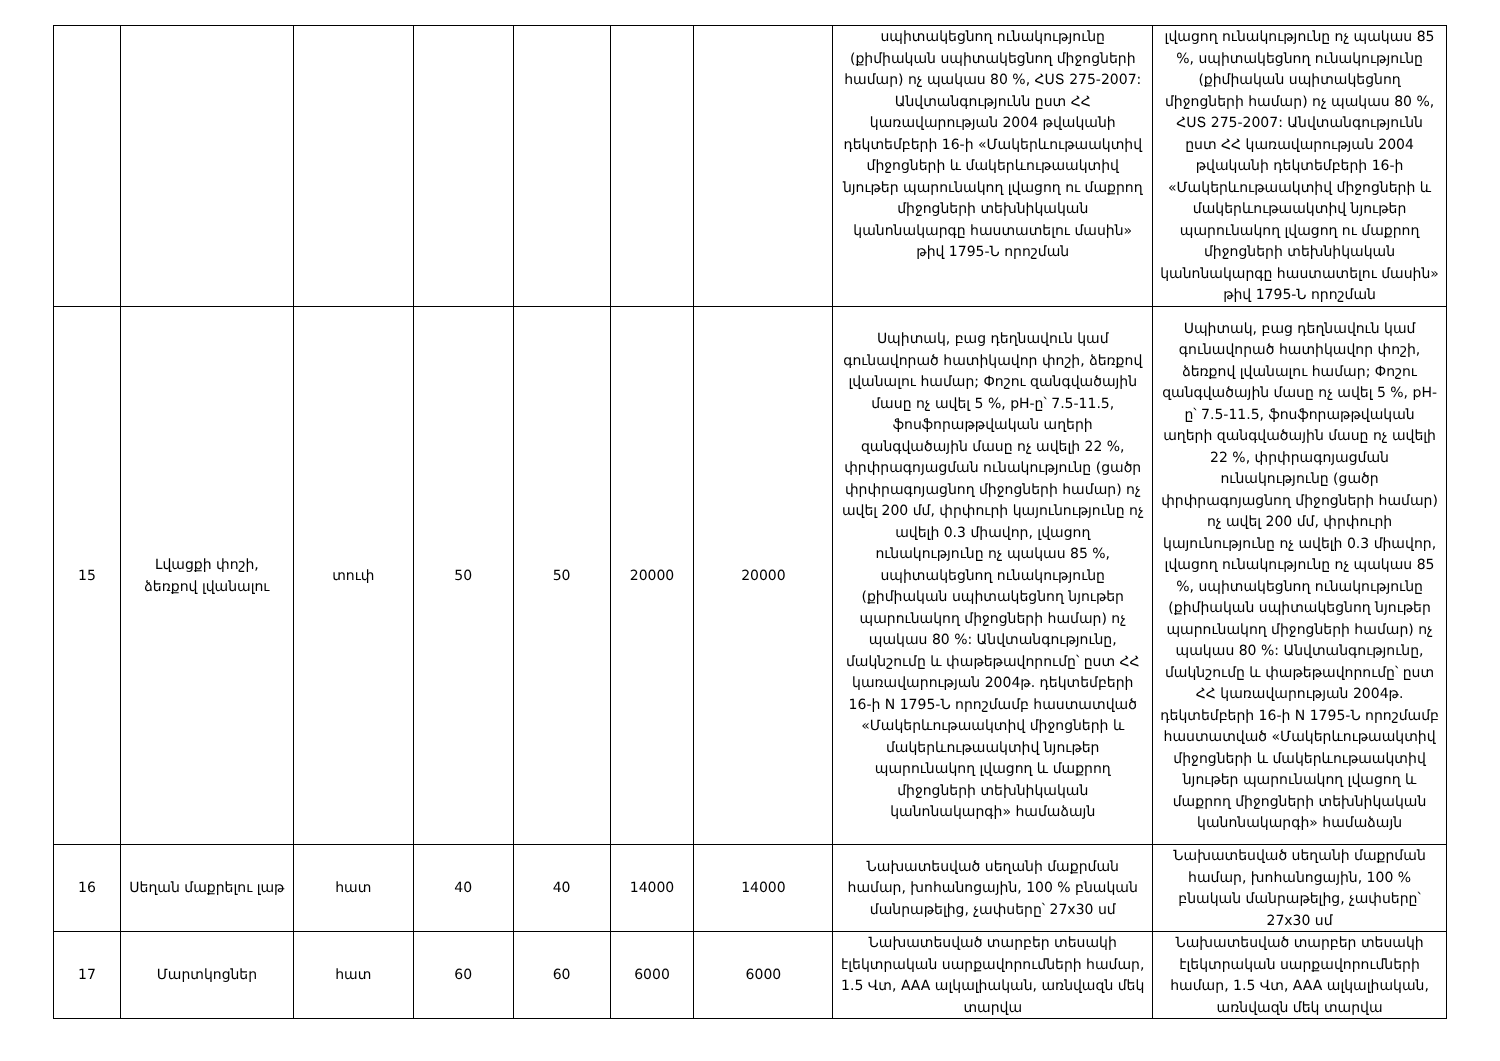| | | | | | | | սպիտակեցնող ունակությունը (քիմիական սպիտակեցնող միջոցների համար) ոչ պակաս 80 %, ՀՍՏ 275-2007: Անվտանգությունն ըստ ՀՀ կառավարության 2004 թվականի դեկտեմբերի 16-ի «Մակերևութաակտիվ միջոցների և մակերևութաակտիվ նյութեր պարունակող լվացող ու մաքրող միջոցների տեխնիկական կանոնակարգը հաստատելու մասին» թիվ 1795-Ն որոշման | լվացող ունակությունը ոչ պակաս 85 %, սպիտակեցնող ունակությունը (քիմիական սպիտակեցնող միջոցների համար) ոչ պակաս 80 %, ՀՍՏ 275-2007: Անվտանգությունն ըստ ՀՀ կառավարության 2004 թվականի դեկտեմբերի 16-ի «Մակերևութաակտիվ միջոցների և մակերևութաակտիվ նյութեր պարունակող լվացող ու մաքրող միջոցների տեխնիկական կանոնակարգը հաստատելու մասին» թիվ 1795-Ն որոշման |
| 15 | Լվացքի փոշի, ձեռքով լվանալու | տուփ | 50 | 50 | 20000 | 20000 | Սպիտակ, բաց դեղնավուն կամ գունավորած հատիկավոր փոշի, ձեռքով լվանալու համար; Փոշու զանգվածային մասը ոչ ավել 5 %, pH-ը՝ 7.5-11.5, ֆոսֆորաթթվական աղերի զանգվածային մասը ոչ ավելի 22 %, փրփրագոյացման ունակությունը (ցածր փրփրագոյացնող միջոցների համար) ոչ ավել 200 մմ, փրփուրի կայունությունը ոչ ավելի 0.3 միավոր, լվացող ունակությունը ոչ պակաս 85 %, սպիտակեցնող ունակությունը (քիմիական սպիտակեցնող նյութեր պարունակող միջոցների համար) ոչ պակաս 80 %: Անվտանգությունը, մակնշումը և փաթեթավորումը՝ ըստ ՀՀ կառավարության 2004թ. դեկտեմբերի 16-ի N 1795-Ն որոշմամբ հաստատված «Մակերևութաակտիվ միջոցների և մակերևութաակտիվ նյութեր պարունակող լվացող և մաքրող միջոցների տեխնիկական կանոնակարգի» համաձայն | Սպիտակ, բաց դեղնավուն կամ գունավորած հատիկավոր փոշի, ձեռքով լվանալու համար; Փոշու զանգվածային մասը ոչ ավել 5 %, pH-ը՝ 7.5-11.5, ֆոսֆորաթթվական աղերի զանգվածային մասը ոչ ավելի 22 %, փրփրագոյացման ունակությունը (ցածր փրփրագոյացնող միջոցների համար) ոչ ավել 200 մմ, փրփուրի կայունությունը ոչ ավելի 0.3 միավոր, լվացող ունակությունը ոչ պակաս 85 %, սպիտակեցնող ունակությունը (քիմիական սպիտակեցնող նյութեր պարունակող միջոցների համար) ոչ պակաս 80 %: Անվտանգությունը, մակնշումը և փաթեթավորումը՝ ըստ ՀՀ կառավարության 2004թ. դեկտեմբերի 16-ի N 1795-Ն որոշմամբ հաստատված «Մակերևութաակտիվ միջոցների և մակերևութաակտիվ նյութեր պարունակող լվացող և մաքրող միջոցների տեխնիկական կանոնակարգի» համաձայն |
| 16 | Սեղան մաքրելու լաթ | հատ | 40 | 40 | 14000 | 14000 | Նախատեսված սեղանի մաքրման համար, խոհանոցային, 100 % բնական մանրաթելից, չափսերը՝ 27x30 սմ | Նախատեսված սեղանի մաքրման համար, խոհանոցային, 100 % բնական մանրաթելից, չափսերը՝ 27x30 սմ |
| 17 | Մարտկոցներ | հատ | 60 | 60 | 6000 | 6000 | Նախատեսված տարբեր տեսակի էլեկտրական սարքավորումների համար, 1.5 Վտ, AAA ալկալիական, առնվազն մեկ տարվա | Նախատեսված տարբեր տեսակի էլեկտրական սարքավորումների համար, 1.5 Վտ, AAA ալկալիական, առնվազն մեկ տարվա |